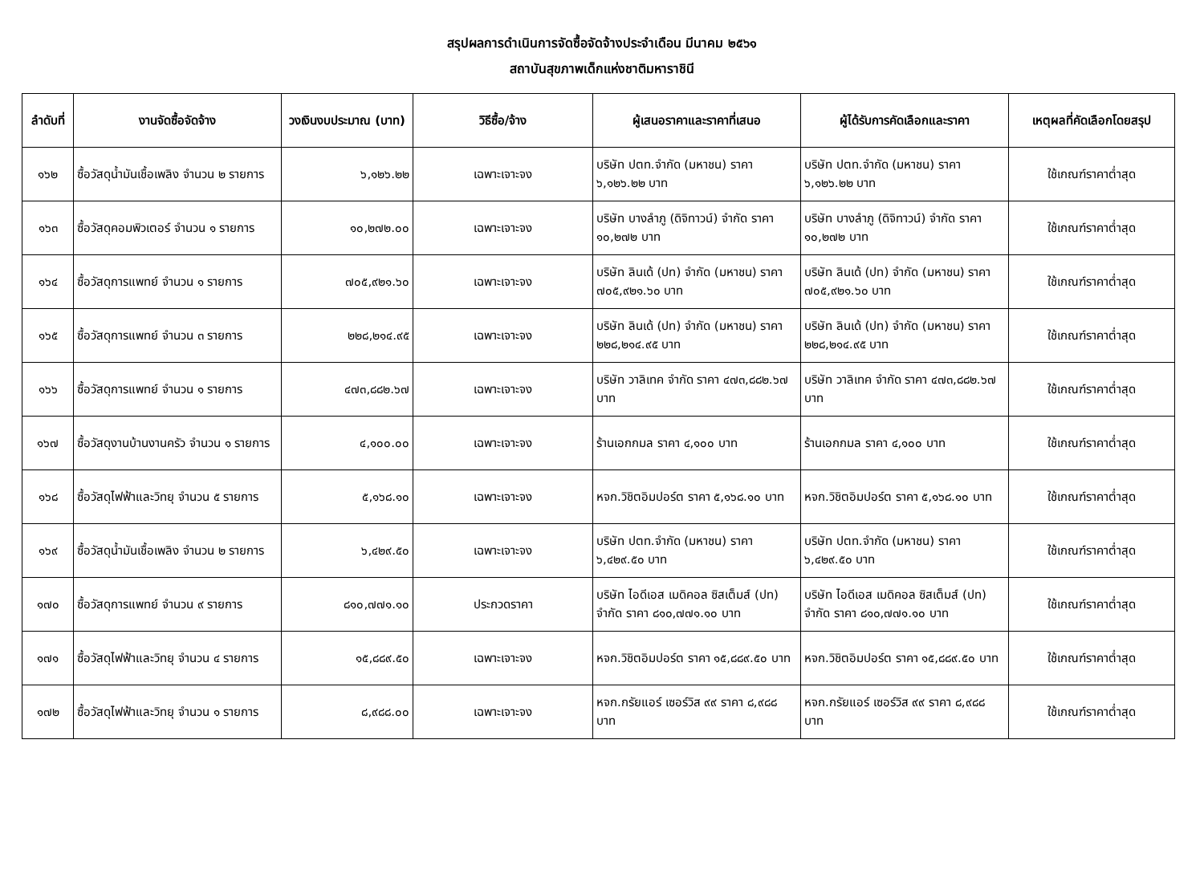สรุปผลการดำเนินการจัดซื้อจัดจ้างประจำเดือน มีนาคม ๒๕๖๑
สถาบันสุขภาพเด็กแห่งชาติมหาราชินี
| ลำดับที่ | งานจัดซื้อจัดจ้าง | วงเงินงบประมาณ (บาท) | วิธีซื้อ/จ้าง | ผู้เสนอราคาและราคาที่เสนอ | ผู้ได้รับการคัดเลือกและราคา | เหตุผลที่คัดเลือกโดยสรุป |
| --- | --- | --- | --- | --- | --- | --- |
| ๑๖๒ | ซื้อวัสดุน้ำมันเชื้อเพลิง จำนวน ๒ รายการ | ๖,๑๒๖.๒๒ | เฉพาะเจาะจง | บริษัท ปตท.จำกัด (มหาชน) ราคา ๖,๑๒๖.๒๒ บาท | บริษัท ปตท.จำกัด (มหาชน) ราคา ๖,๑๒๖.๒๒ บาท | ใช้เกณฑ์ราคาต่ำสุด |
| ๑๖๓ | ซื้อวัสดุคอมพิวเตอร์ จำนวน ๑ รายการ | ๑๐,๒๗๒.๐๐ | เฉพาะเจาะจง | บริษัท บางลำภู (ดิจิทาวน์) จำกัด ราคา ๑๐,๒๗๒ บาท | บริษัท บางลำภู (ดิจิทาวน์) จำกัด ราคา ๑๐,๒๗๒ บาท | ใช้เกณฑ์ราคาต่ำสุด |
| ๑๖๔ | ซื้อวัสดุการแพทย์ จำนวน ๑ รายการ | ๗๐๕,๙๒๑.๖๐ | เฉพาะเจาะจง | บริษัท ลินเด้ (ปท) จำกัด (มหาชน) ราคา ๗๐๕,๙๒๑.๖๐ บาท | บริษัท ลินเด้ (ปท) จำกัด (มหาชน) ราคา ๗๐๕,๙๒๑.๖๐ บาท | ใช้เกณฑ์ราคาต่ำสุด |
| ๑๖๕ | ซื้อวัสดุการแพทย์ จำนวน ๓ รายการ | ๒๒๘,๒๑๔.๙๕ | เฉพาะเจาะจง | บริษัท ลินเด้ (ปท) จำกัด (มหาชน) ราคา ๒๒๘,๒๑๔.๙๕ บาท | บริษัท ลินเด้ (ปท) จำกัด (มหาชน) ราคา ๒๒๘,๒๑๔.๙๕ บาท | ใช้เกณฑ์ราคาต่ำสุด |
| ๑๖๖ | ซื้อวัสดุการแพทย์ จำนวน ๑ รายการ | ๔๗๓,๘๘๒.๖๗ | เฉพาะเจาะจง | บริษัท วาลิเทค จำกัด ราคา ๔๗๓,๘๘๒.๖๗ บาท | บริษัท วาลิเทค จำกัด ราคา ๔๗๓,๘๘๒.๖๗ บาท | ใช้เกณฑ์ราคาต่ำสุด |
| ๑๖๗ | ซื้อวัสดุงานบ้านงานครัว จำนวน ๑ รายการ | ๔,๑๐๐.๐๐ | เฉพาะเจาะจง | ร้านเอกกมล ราคา ๔,๑๐๐ บาท | ร้านเอกกมล ราคา ๔,๑๐๐ บาท | ใช้เกณฑ์ราคาต่ำสุด |
| ๑๖๘ | ซื้อวัสดุไฟฟ้าและวิทยุ จำนวน ๕ รายการ | ๕,๑๖๘.๑๐ | เฉพาะเจาะจง | หจก.วิชิตอิมปอร์ต ราคา ๕,๑๖๘.๑๐ บาท | หจก.วิชิตอิมปอร์ต ราคา ๕,๑๖๘.๑๐ บาท | ใช้เกณฑ์ราคาต่ำสุด |
| ๑๖๙ | ซื้อวัสดุน้ำมันเชื้อเพลิง จำนวน ๒ รายการ | ๖,๔๒๙.๕๐ | เฉพาะเจาะจง | บริษัท ปตท.จำกัด (มหาชน) ราคา ๖,๔๒๙.๕๐ บาท | บริษัท ปตท.จำกัด (มหาชน) ราคา ๖,๔๒๙.๕๐ บาท | ใช้เกณฑ์ราคาต่ำสุด |
| ๑๗๐ | ซื้อวัสดุการแพทย์ จำนวน ๙ รายการ | ๘๑๐,๗๗๑.๑๐ | ประกวดราคา | บริษัท ไอดีเอส เมดิคอล ซิสเต็มส์ (ปท) จำกัด ราคา ๘๑๐,๗๗๑.๑๐ บาท | บริษัท ไอดีเอส เมดิคอล ซิสเต็มส์ (ปท) จำกัด ราคา ๘๑๐,๗๗๑.๑๐ บาท | ใช้เกณฑ์ราคาต่ำสุด |
| ๑๗๑ | ซื้อวัสดุไฟฟ้าและวิทยุ จำนวน ๔ รายการ | ๑๕,๘๘๙.๕๐ | เฉพาะเจาะจง | หจก.วิชิตอิมปอร์ต ราคา ๑๕,๘๘๙.๕๐ บาท | หจก.วิชิตอิมปอร์ต ราคา ๑๕,๘๘๙.๕๐ บาท | ใช้เกณฑ์ราคาต่ำสุด |
| ๑๗๒ | ซื้อวัสดุไฟฟ้าและวิทยุ จำนวน ๑ รายการ | ๘,๙๘๘.๐๐ | เฉพาะเจาะจง | หจก.กรัยแอร์ เซอร์วิส ๙๙ ราคา ๘,๙๘๘ บาท | หจก.กรัยแอร์ เซอร์วิส ๙๙ ราคา ๘,๙๘๘ บาท | ใช้เกณฑ์ราคาต่ำสุด |